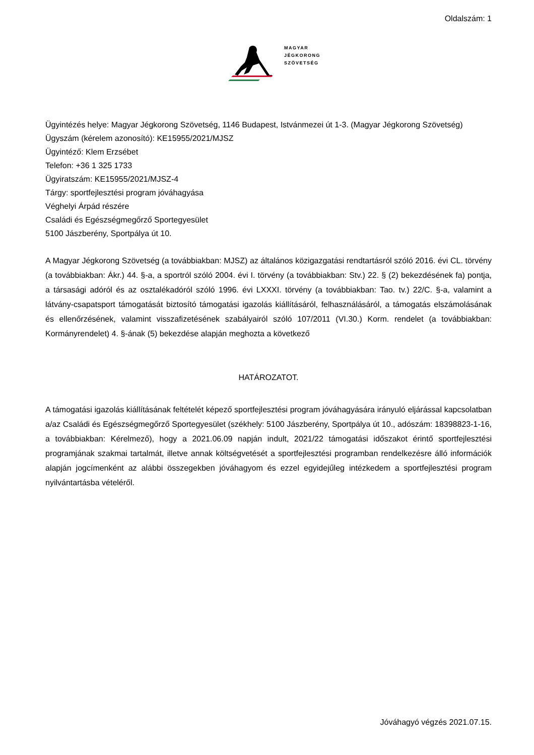Oldalszám: 1
MAGYAR
JÉGKORONG
SZÖVETSÉG
Ügyintézés helye: Magyar Jégkorong Szövetség, 1146 Budapest, Istvánmezei út 1-3. (Magyar Jégkorong Szövetség)
Ügyszám (kérelem azonosító): KE15955/2021/MJSZ
Ügyintéző: Klem Erzsébet
Telefon: +36 1 325 1733
Ügyiratszám: KE15955/2021/MJSZ-4
Tárgy: sportfejlesztési program jóváhagyása
Véghelyi Árpád részére
Családi és Egészségmegőrző Sportegyesület
5100 Jászberény, Sportpálya út 10.
A Magyar Jégkorong Szövetség (a továbbiakban: MJSZ) az általános közigazgatási rendtartásról szóló 2016. évi CL. törvény (a továbbiakban: Ákr.) 44. §-a, a sportról szóló 2004. évi I. törvény (a továbbiakban: Stv.) 22. § (2) bekezdésének fa) pontja, a társasági adóról és az osztalékadóról szóló 1996. évi LXXXI. törvény (a továbbiakban: Tao. tv.) 22/C. §-a, valamint a látvány-csapatsport támogatását biztosító támogatási igazolás kiállításáról, felhasználásáról, a támogatás elszámolásának és ellenőrzésének, valamint visszafizetésének szabályairól szóló 107/2011 (VI.30.) Korm. rendelet (a továbbiakban: Kormányrendelet) 4. §-ának (5) bekezdése alapján meghozta a következő
HATÁROZATOT.
A támogatási igazolás kiállításának feltételét képező sportfejlesztési program jóváhagyására irányuló eljárással kapcsolatban a/az Családi és Egészségmegőrző Sportegyesület (székhely: 5100 Jászberény, Sportpálya út 10., adószám: 18398823-1-16, a továbbiakban: Kérelmező), hogy a 2021.06.09 napján indult, 2021/22 támogatási időszakot érintő sportfejlesztési programjának szakmai tartalmát, illetve annak költségvetését a sportfejlesztési programban rendelkezésre álló információk alapján jogcímenként az alábbi összegekben jóváhagyom és ezzel egyidejűleg intézkedem a sportfejlesztési program nyilvántartásba vételéről.
Jóváhagyó végzés 2021.07.15.